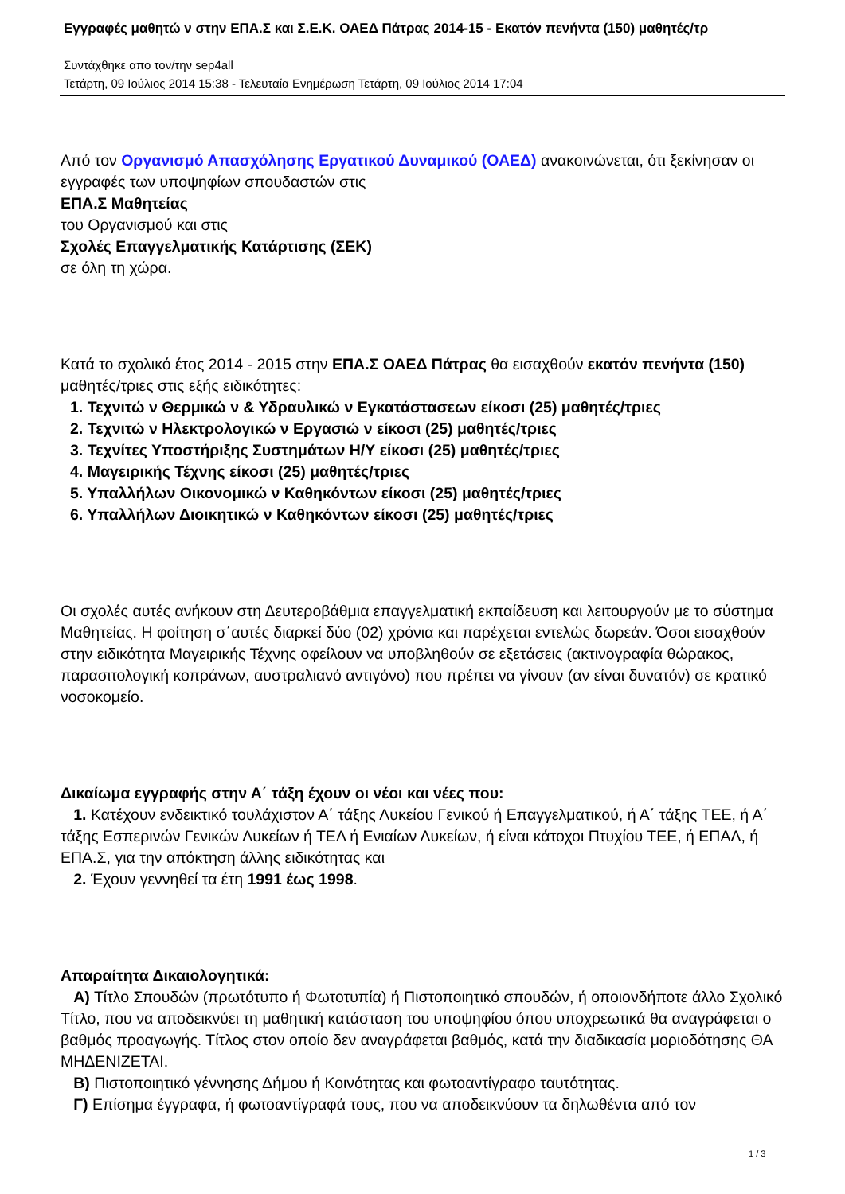Εγγραφές μαθητώ ν στην ΕΠΑ.Σ και Σ.Ε.Κ. ΟΑΕΔ Πάτρας 2014-15 - Εκατόν πενήντα (150) μαθητές/τρ
Συντάχθηκε απο τον/την sep4all
Τετάρτη, 09 Ιούλιος 2014 15:38 - Τελευταία Ενημέρωση Τετάρτη, 09 Ιούλιος 2014 17:04
Από τον Οργανισμό Απασχόλησης Εργατικού Δυναμικού (ΟΑΕΔ) ανακοινώνεται, ότι ξεκίνησαν οι εγγραφές των υποψηφίων σπουδαστών στις
ΕΠΑ.Σ Μαθητείας
του Οργανισμού και στις
Σχολές Επαγγελματικής Κατάρτισης (ΣΕΚ)
σε όλη τη χώρα.
Κατά το σχολικό έτος 2014 - 2015 στην ΕΠΑ.Σ ΟΑΕΔ Πάτρας θα εισαχθούν εκατόν πενήντα (150)
μαθητές/τριες στις εξής ειδικότητες:
1. Τεχνιτώ ν Θερμικώ ν & Υδραυλικώ ν Εγκατάστασεων είκοσι (25) μαθητές/τριες
2. Τεχνιτώ ν Ηλεκτρολογικώ ν Εργασιώ ν είκοσι (25) μαθητές/τριες
3. Τεχνίτες Υποστήριξης Συστημάτων Η/Υ είκοσι (25) μαθητές/τριες
4. Μαγειρικής Τέχνης είκοσι (25) μαθητές/τριες
5. Υπαλλήλων Οικονομικώ ν Καθηκόντων είκοσι (25) μαθητές/τριες
6. Υπαλλήλων Διοικητικώ ν Καθηκόντων είκοσι (25) μαθητές/τριες
Οι σχολές αυτές ανήκουν στη Δευτεροβάθμια επαγγελματική εκπαίδευση και λειτουργούν με το σύστημα Μαθητείας. Η φοίτηση σ΄αυτές διαρκεί δύο (02) χρόνια και παρέχεται εντελώς δωρεάν. Όσοι εισαχθούν στην ειδικότητα Μαγειρικής Τέχνης οφείλουν να υποβληθούν σε εξετάσεις (ακτινογραφία θώρακος, παρασιτολογική κοπράνων, αυστραλιανό αντιγόνο) που πρέπει να γίνουν (αν είναι δυνατόν) σε κρατικό νοσοκομείο.
Δικαίωμα εγγραφής στην Α΄ τάξη έχουν οι νέοι και νέες που:
1. Κατέχουν ενδεικτικό τουλάχιστον Α΄ τάξης Λυκείου Γενικού ή Επαγγελματικού, ή Α΄ τάξης ΤΕΕ, ή Α΄ τάξης Εσπερινών Γενικών Λυκείων ή ΤΕΛ ή Ενιαίων Λυκείων, ή είναι κάτοχοι Πτυχίου ΤΕΕ, ή ΕΠΑΛ, ή ΕΠΑ.Σ, για την απόκτηση άλλης ειδικότητας και
2. Έχουν γεννηθεί τα έτη 1991 έως 1998.
Απαραίτητα Δικαιολογητικά:
Α) Τίτλο Σπουδών (πρωτότυπο ή Φωτοτυπία) ή Πιστοποιητικό σπουδών, ή οποιονδήποτε άλλο Σχολικό Τίτλο, που να αποδεικνύει τη μαθητική κατάσταση του υποψηφίου όπου υποχρεωτικά θα αναγράφεται ο βαθμός προαγωγής. Τίτλος στον οποίο δεν αναγράφεται βαθμός, κατά την διαδικασία μοριοδότησης ΘΑ ΜΗΔΕΝΙΖΕΤΑΙ.
Β) Πιστοποιητικό γέννησης Δήμου ή Κοινότητας και φωτοαντίγραφο ταυτότητας.
Γ) Επίσημα έγγραφα, ή φωτοαντίγραφά τους, που να αποδεικνύουν τα δηλωθέντα από τον
1 / 3